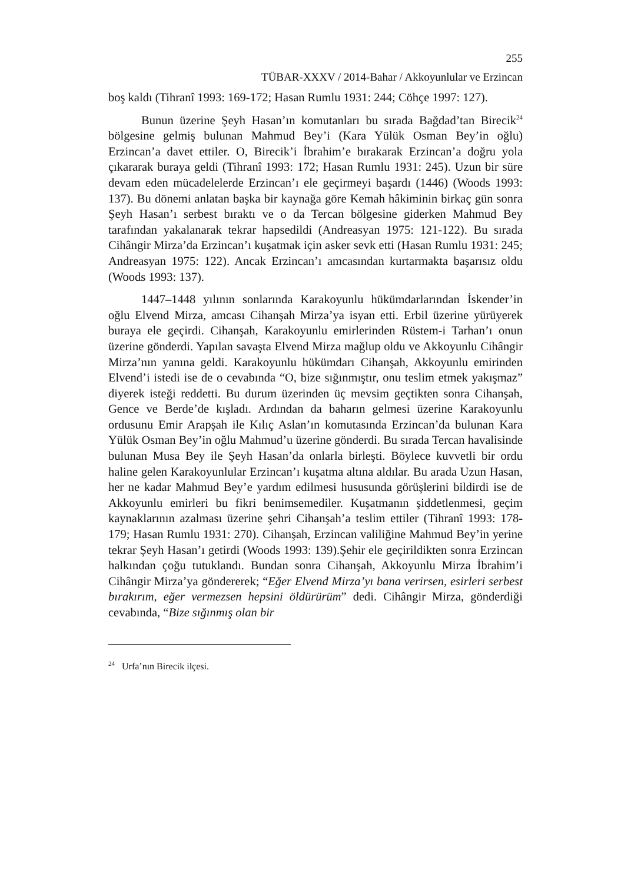255
TÜBAR-XXXV / 2014-Bahar / Akkoyunlular ve Erzincan
boş kaldı (Tihranî 1993: 169-172; Hasan Rumlu 1931: 244; Cöhçe 1997: 127).
Bunun üzerine Şeyh Hasan’ın komutanları bu sırada Bağdad’tan Birecik<sup>24</sup> bölgesine gelmiş bulunan Mahmud Bey’i (Kara Yülük Osman Bey’in oğlu) Erzincan’a davet ettiler. O, Birecik’i İbrahim’e bırakarak Erzincan’a doğru yola çıkararak buraya geldi (Tihranî 1993: 172; Hasan Rumlu 1931: 245). Uzun bir süre devam eden mücadelelerde Erzincan’ı ele geçirmeyi başardı (1446) (Woods 1993: 137). Bu dönemi anlatan başka bir kaynağa göre Kemah hâkiminin birkaç gün sonra Şeyh Hasan’ı serbest bıraktı ve o da Tercan bölgesine giderken Mahmud Bey tarafından yakalanarak tekrar hapsedildi (Andreasyan 1975: 121-122). Bu sırada Cihângir Mirza’da Erzincan’ı kuşatmak için asker sevk etti (Hasan Rumlu 1931: 245; Andreasyan 1975: 122). Ancak Erzincan’ı amcasından kurtarmakta başarısız oldu (Woods 1993: 137).
1447–1448 yılının sonlarında Karakoyunlu hükümdarlarından İskender’in oğlu Elvend Mirza, amcası Cihanşah Mirza’ya isyan etti. Erbil üzerine yürüyerek buraya ele geçirdi. Cihanşah, Karakoyunlu emirlerinden Rüstem-i Tarhan’ı onun üzerine gönderdi. Yapılan savaşta Elvend Mirza mağlup oldu ve Akkoyunlu Cihângir Mirza’nın yanına geldi. Karakoyunlu hükümdarı Cihanşah, Akkoyunlu emirinden Elvend’i istedi ise de o cevabında “O, bize sığınmıştır, onu teslim etmek yakışmaz” diyerek isteği reddetti. Bu durum üzerinden üç mevsim geçtikten sonra Cihanşah, Gence ve Berde’de kışladı. Ardından da baharın gelmesi üzerine Karakoyunlu ordusunu Emir Arapşah ile Kılıç Aslan’ın komutasında Erzincan’da bulunan Kara Yülük Osman Bey’in oğlu Mahmud’u üzerine gönderdi. Bu sırada Tercan havalisinde bulunan Musa Bey ile Şeyh Hasan’da onlarla birleşti. Böylece kuvvetli bir ordu haline gelen Karakoyunlular Erzincan’ı kuşatma altına aldılar. Bu arada Uzun Hasan, her ne kadar Mahmud Bey’e yardım edilmesi hususunda görüşlerini bildirdi ise de Akkoyunlu emirleri bu fikri benimsemediler. Kuşatmanın şiddetlenmesi, geçim kaynaklarının azalması üzerine şehri Cihanşah’a teslim ettiler (Tihranî 1993: 178-179; Hasan Rumlu 1931: 270). Cihanşah, Erzincan valiliğine Mahmud Bey’in yerine tekrar Şeyh Hasan’ı getirdi (Woods 1993: 139).Şehir ele geçirildikten sonra Erzincan halkından çoğu tutuklandı. Bundan sonra Cihanşah, Akkoyunlu Mirza İbrahim’i Cihângir Mirza’ya göndererek; “Eğer Elvend Mirza’yı bana verirsen, esirleri serbest bırakırım, eğer vermezsen hepsini öldürürüm” dedi. Cihângir Mirza, gönderdiği cevabında, “Bize sığınmış olan bir
<sup>24</sup> Urfa’nın Birecik ilçesi.